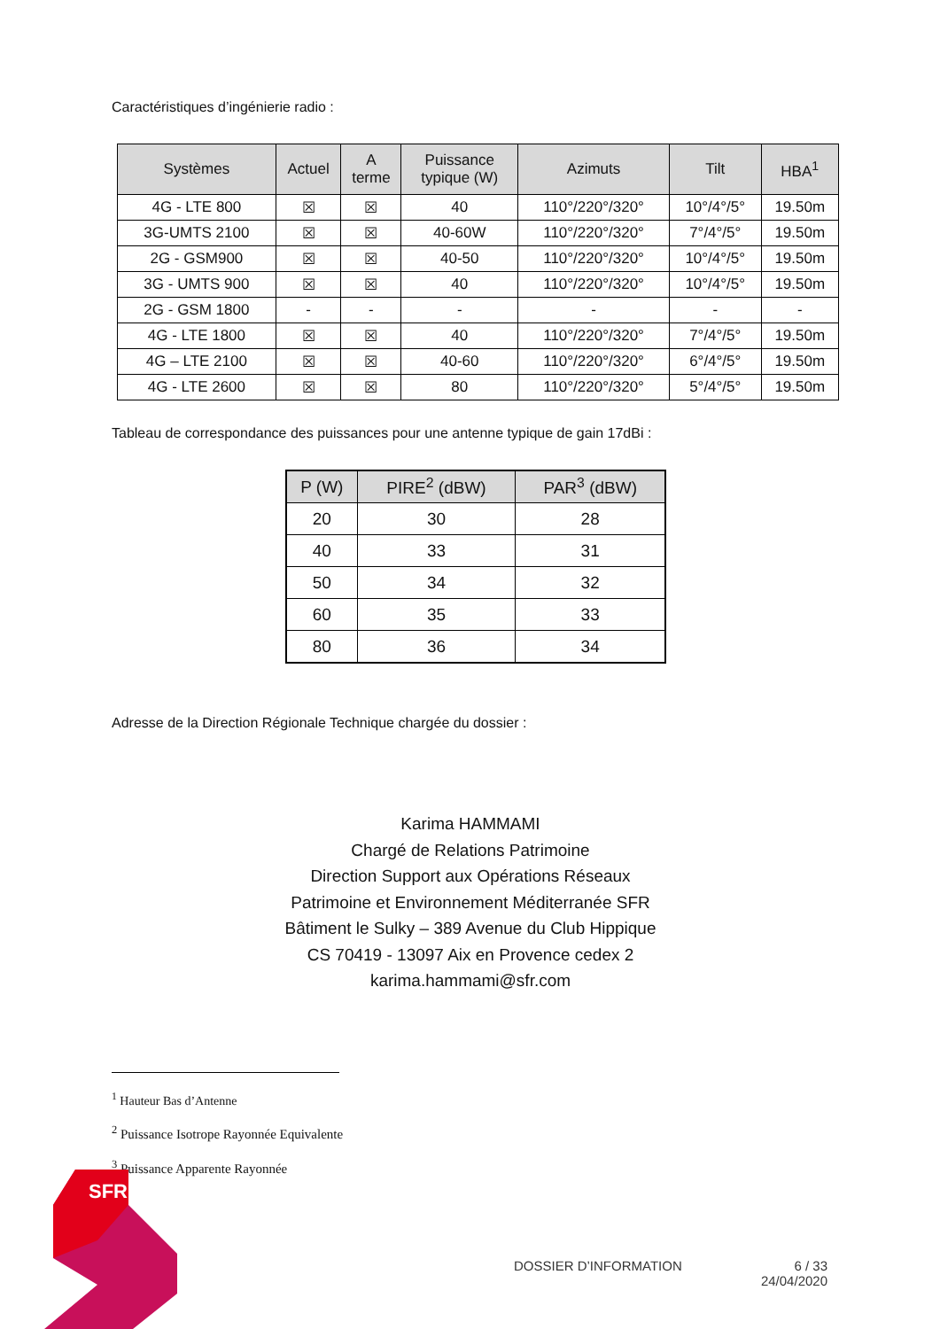Caractéristiques d’ingénierie radio :
| Systèmes | Actuel | A terme | Puissance typique (W) | Azimuts | Tilt | HBA<sup>1</sup> |
| --- | --- | --- | --- | --- | --- | --- |
| 4G - LTE 800 | ☒ | ☒ | 40 | 110°/220°/320° | 10°/4°/5° | 19.50m |
| 3G-UMTS 2100 | ☒ | ☒ | 40-60W | 110°/220°/320° | 7°/4°/5° | 19.50m |
| 2G - GSM900 | ☒ | ☒ | 40-50 | 110°/220°/320° | 10°/4°/5° | 19.50m |
| 3G - UMTS 900 | ☒ | ☒ | 40 | 110°/220°/320° | 10°/4°/5° | 19.50m |
| 2G - GSM 1800 | - | - | - | - | - | - |
| 4G - LTE 1800 | ☒ | ☒ | 40 | 110°/220°/320° | 7°/4°/5° | 19.50m |
| 4G – LTE 2100 | ☒ | ☒ | 40-60 | 110°/220°/320° | 6°/4°/5° | 19.50m |
| 4G - LTE 2600 | ☒ | ☒ | 80 | 110°/220°/320° | 5°/4°/5° | 19.50m |
Tableau de correspondance des puissances pour une antenne typique de gain 17dBi :
| P (W) | PIRE<sup>2</sup> (dBW) | PAR<sup>3</sup> (dBW) |
| --- | --- | --- |
| 20 | 30 | 28 |
| 40 | 33 | 31 |
| 50 | 34 | 32 |
| 60 | 35 | 33 |
| 80 | 36 | 34 |
Adresse de la Direction Régionale Technique chargée du dossier :
Karima HAMMAMI
Chargé de Relations Patrimoine
Direction Support aux Opérations Réseaux
Patrimoine et Environnement Méditerranée SFR
Bâtiment le Sulky – 389 Avenue du Club Hippique
CS 70419 - 13097 Aix en Provence cedex 2
karima.hammami@sfr.com
<sup>1</sup> Hauteur Bas d’Antenne
<sup>2</sup> Puissance Isotrope Rayonnée Equivalente
<sup>3</sup> Puissance Apparente Rayonnée
SFR
DOSSIER D’INFORMATION 6 / 33
24/04/2020